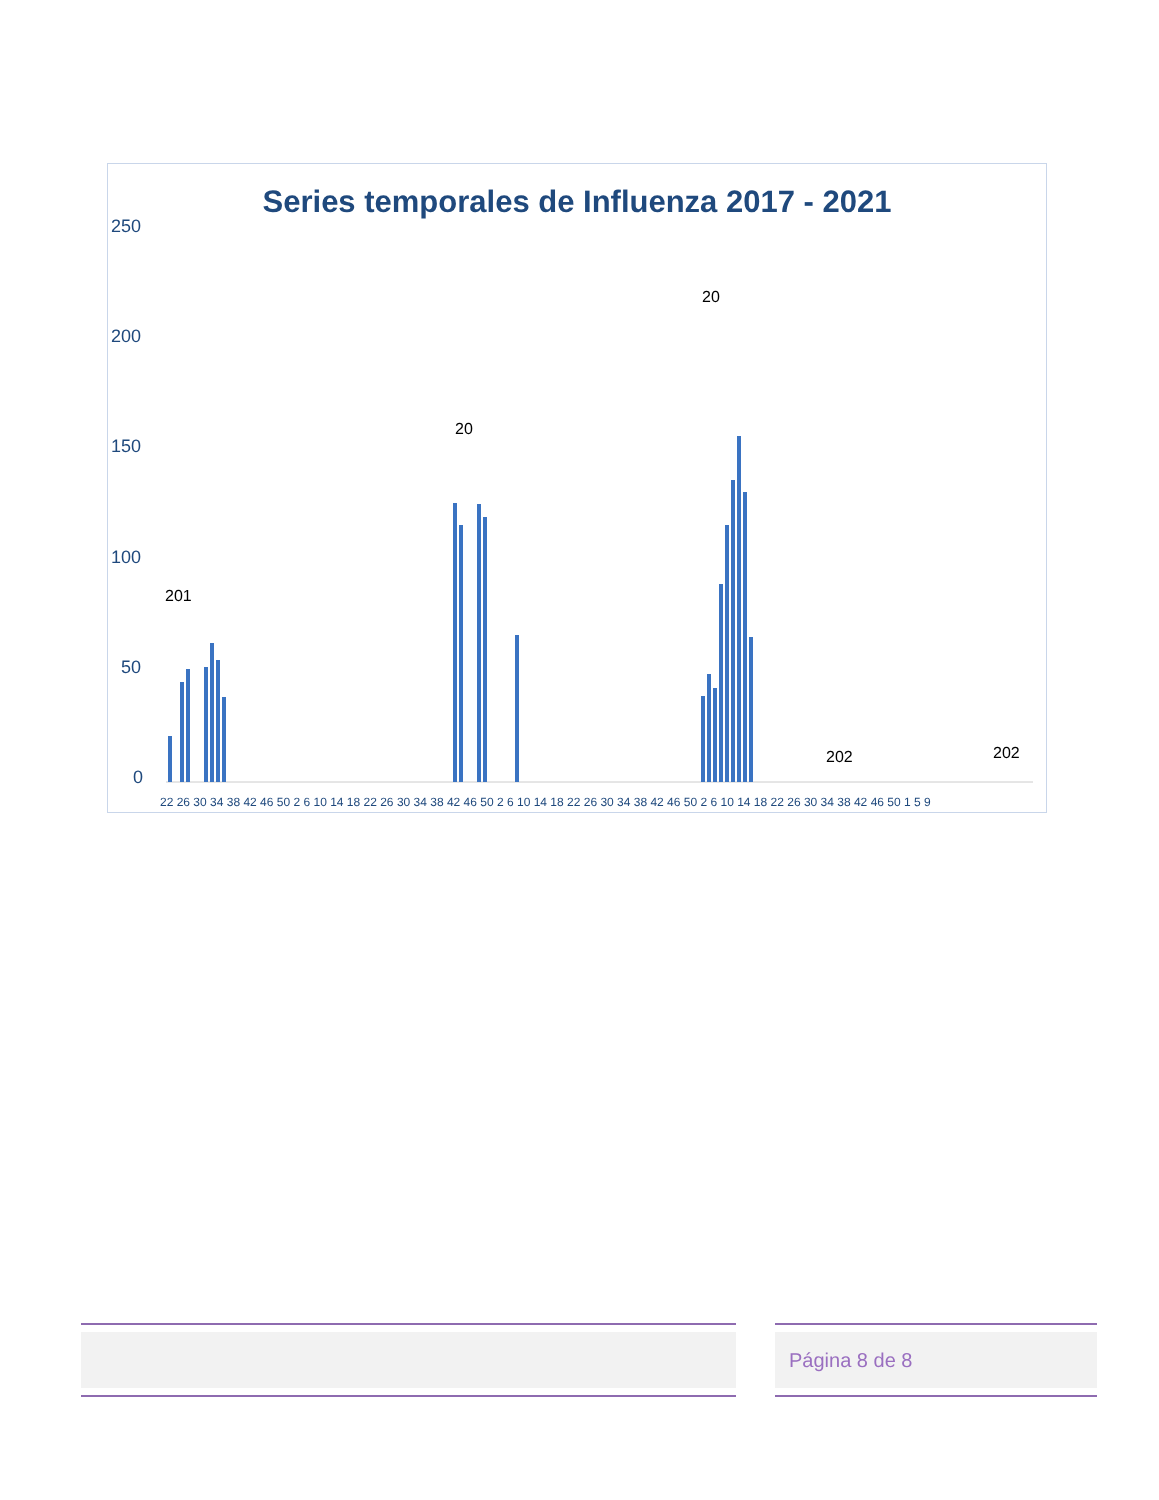Series temporales de Influenza 2017 - 2021
250
200
150
100
50
0
201
20
20
202
202
22 26 30 34 38 42 46 50 2 6 10 14 18 22 26 30 34 38 42 46 50 2 6 10 14 18 22 26 30 34 38 42 46 50 2 6 10 14 18 22 26 30 34 38 42 46 50 1 5 9
Página 8 de 8